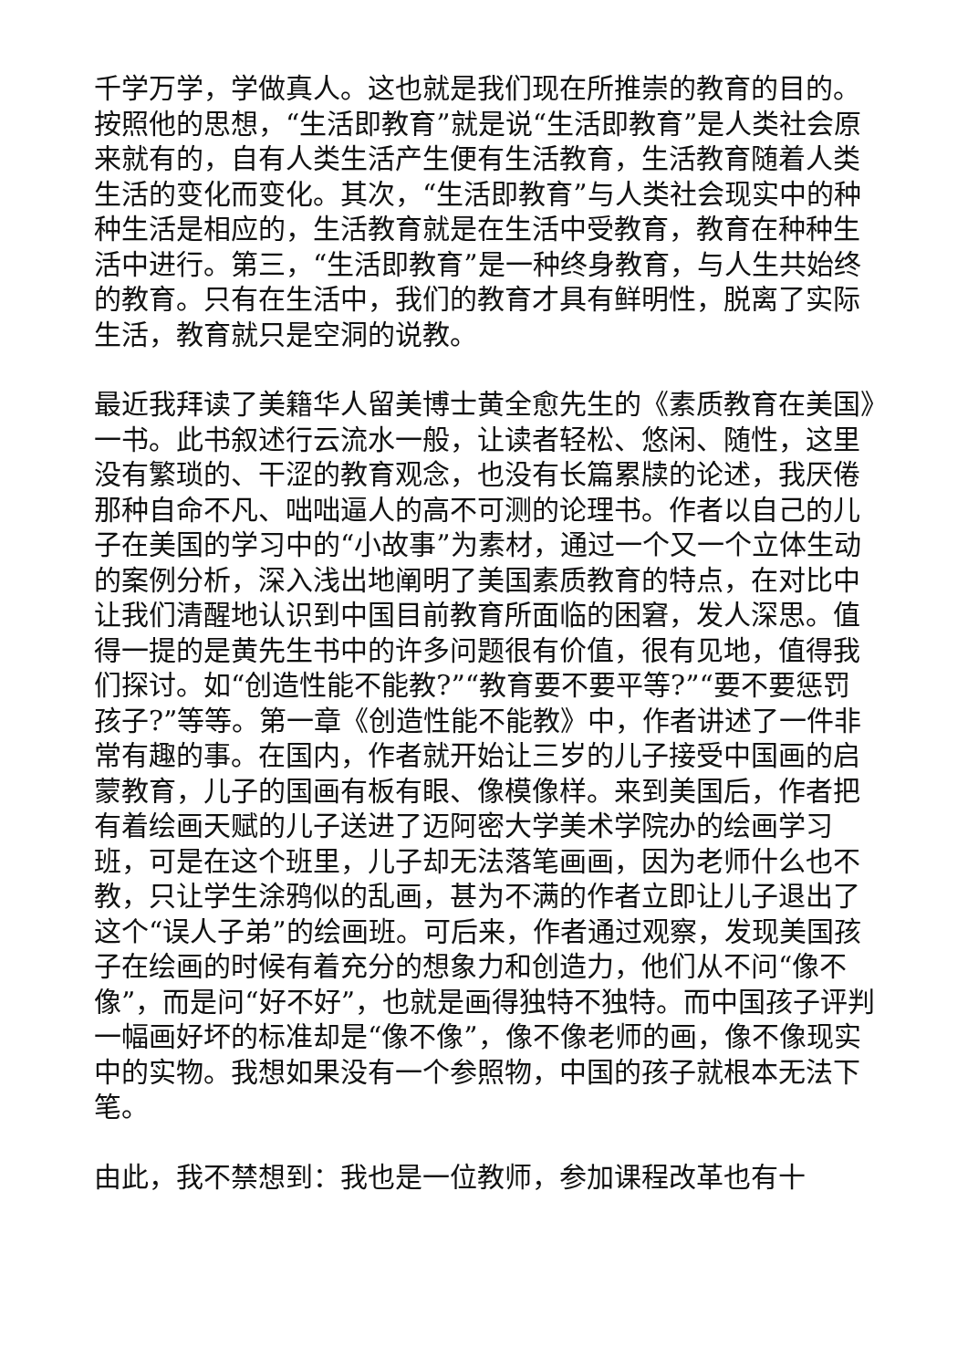千学万学，学做真人。这也就是我们现在所推崇的教育的目的。按照他的思想，“生活即教育”就是说“生活即教育”是人类社会原来就有的，自有人类生活产生便有生活教育，生活教育随着人类生活的变化而变化。其次，“生活即教育”与人类社会现实中的种种生活是相应的，生活教育就是在生活中受教育，教育在种种生活中进行。第三，“生活即教育”是一种终身教育，与人生共始终的教育。只有在生活中，我们的教育才具有鲜明性，脱离了实际生活，教育就只是空洞的说教。
最近我拜读了美籍华人留美博士黄全愈先生的《素质教育在美国》一书。此书叙述行云流水一般，让读者轻松、悠闲、随性，这里没有繁琐的、干涩的教育观念，也没有长篇累牍的论述，我厌倦那种自命不凡、咄咄逼人的高不可测的论理书。作者以自己的儿子在美国的学习中的“小故事”为素材，通过一个又一个立体生动的案例分析，深入浅出地阐明了美国素质教育的特点，在对比中让我们清醒地认识到中国目前教育所面临的困窘，发人深思。值得一提的是黄先生书中的许多问题很有价值，很有见地，值得我们探讨。如“创造性能不能教?”“教育要不要平等?”“要不要惩罚孩子?”等等。第一章《创造性能不能教》中，作者讲述了一件非常有趣的事。在国内，作者就开始让三岁的儿子接受中国画的启蒙教育，儿子的国画有板有眼、像模像样。来到美国后，作者把有着绘画天赋的儿子送进了迈阿密大学美术学院办的绘画学习班，可是在这个班里，儿子却无法落笔画画，因为老师什么也不教，只让学生涂鸦似的乱画，甚为不满的作者立即让儿子退出了这个“误人子弟”的绘画班。可后来，作者通过观察，发现美国孩子在绘画的时候有着充分的想象力和创造力，他们从不问“像不像”，而是问“好不好”，也就是画得独特不独特。而中国孩子评判一幅画好坏的标准却是“像不像”，像不像老师的画，像不像现实中的实物。我想如果没有一个参照物，中国的孩子就根本无法下笔。
由此，我不禁想到：我也是一位教师，参加课程改革也有十